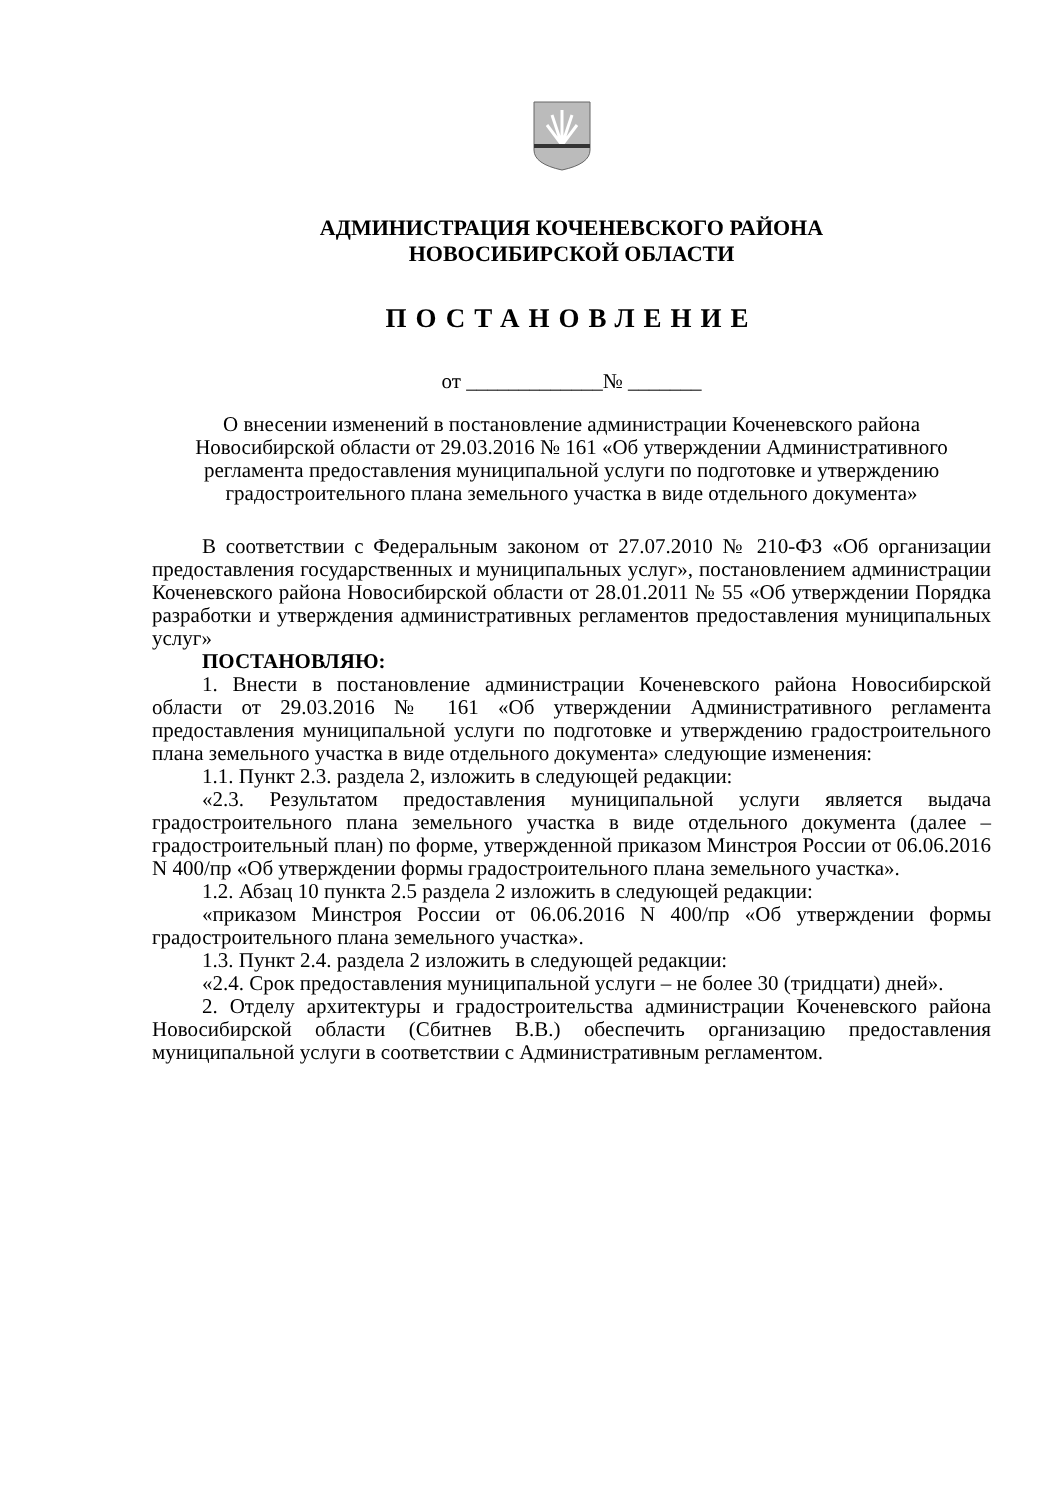АДМИНИСТРАЦИЯ КОЧЕНЕВСКОГО РАЙОНА
НОВОСИБИРСКОЙ ОБЛАСТИ
ПОСТАНОВЛЕНИЕ
от _____________№ _______
О внесении изменений в постановление администрации Коченевского района Новосибирской области от 29.03.2016 № 161 «Об утверждении Административного регламента предоставления муниципальной услуги по подготовке и утверждению градостроительного плана земельного участка в виде отдельного документа»
В соответствии с Федеральным законом от 27.07.2010 № 210-ФЗ «Об организации предоставления государственных и муниципальных услуг», постановлением администрации Коченевского района Новосибирской области от 28.01.2011 № 55 «Об утверждении Порядка разработки и утверждения административных регламентов предоставления муниципальных услуг»
ПОСТАНОВЛЯЮ:
1. Внести в постановление администрации Коченевского района Новосибирской области от 29.03.2016 № 161 «Об утверждении Административного регламента предоставления муниципальной услуги по подготовке и утверждению градостроительного плана земельного участка в виде отдельного документа» следующие изменения:
1.1. Пункт 2.3. раздела 2, изложить в следующей редакции:
«2.3. Результатом предоставления муниципальной услуги является выдача градостроительного плана земельного участка в виде отдельного документа (далее – градостроительный план) по форме, утвержденной приказом Минстроя России от 06.06.2016 N 400/пр «Об утверждении формы градостроительного плана земельного участка».
1.2. Абзац 10 пункта 2.5 раздела 2 изложить в следующей редакции:
«приказом Минстроя России от 06.06.2016 N 400/пр «Об утверждении формы градостроительного плана земельного участка».
1.3. Пункт 2.4. раздела 2 изложить в следующей редакции:
«2.4. Срок предоставления муниципальной услуги – не более 30 (тридцати) дней».
2. Отделу архитектуры и градостроительства администрации Коченевского района Новосибирской области (Сбитнев В.В.) обеспечить организацию предоставления муниципальной услуги в соответствии с Административным регламентом.